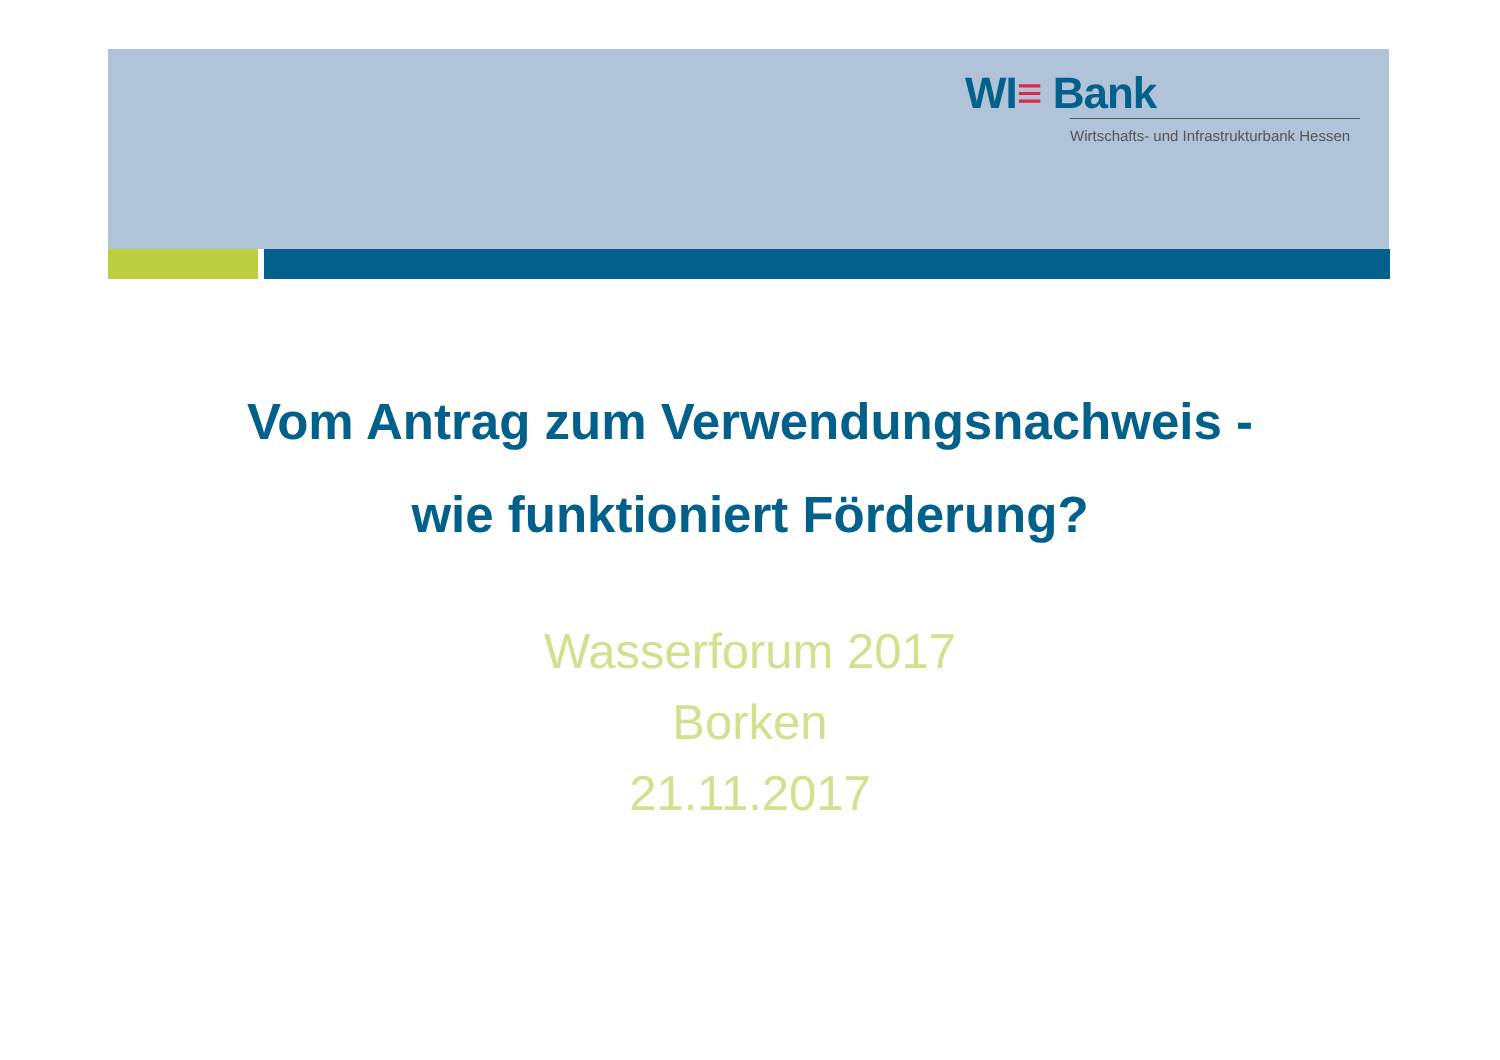WI≡ Bank
Wirtschafts- und Infrastrukturbank Hessen
Vom Antrag zum Verwendungsnachweis -
wie funktioniert Förderung?
Wasserforum 2017
Borken
21.11.2017